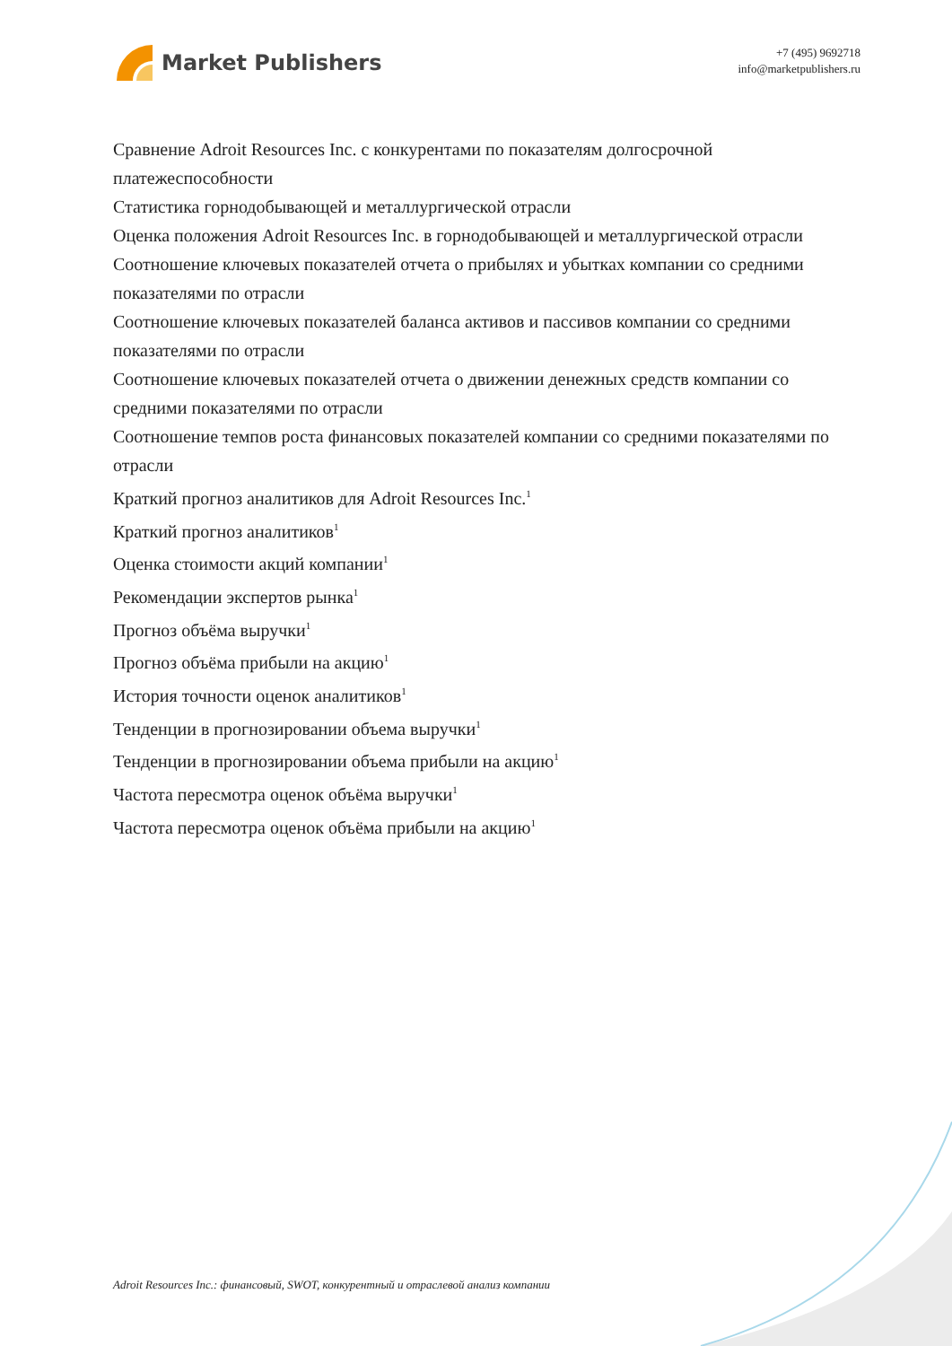Market Publishers
+7 (495) 9692718
info@marketpublishers.ru
Сравнение Adroit Resources Inc. с конкурентами по показателям долгосрочной платежеспособности
Статистика горнодобывающей и металлургической отрасли
Оценка положения Adroit Resources Inc. в горнодобывающей и металлургической отрасли
Соотношение ключевых показателей отчета о прибылях и убытках компании со средними показателями по отрасли
Соотношение ключевых показателей баланса активов и пассивов компании со средними показателями по отрасли
Соотношение ключевых показателей отчета о движении денежных средств компании со средними показателями по отрасли
Соотношение темпов роста финансовых показателей компании со средними показателями по отрасли
Краткий прогноз аналитиков для Adroit Resources Inc.<sup>1</sup>
Краткий прогноз аналитиков<sup>1</sup>
Оценка стоимости акций компании<sup>1</sup>
Рекомендации экспертов рынка<sup>1</sup>
Прогноз объёма выручки<sup>1</sup>
Прогноз объёма прибыли на акцию<sup>1</sup>
История точности оценок аналитиков<sup>1</sup>
Тенденции в прогнозировании объема выручки<sup>1</sup>
Тенденции в прогнозировании объема прибыли на акцию<sup>1</sup>
Частота пересмотра оценок объёма выручки<sup>1</sup>
Частота пересмотра оценок объёма прибыли на акцию<sup>1</sup>
Adroit Resources Inc.: финансовый, SWOT, конкурентный и отраслевой анализ компании